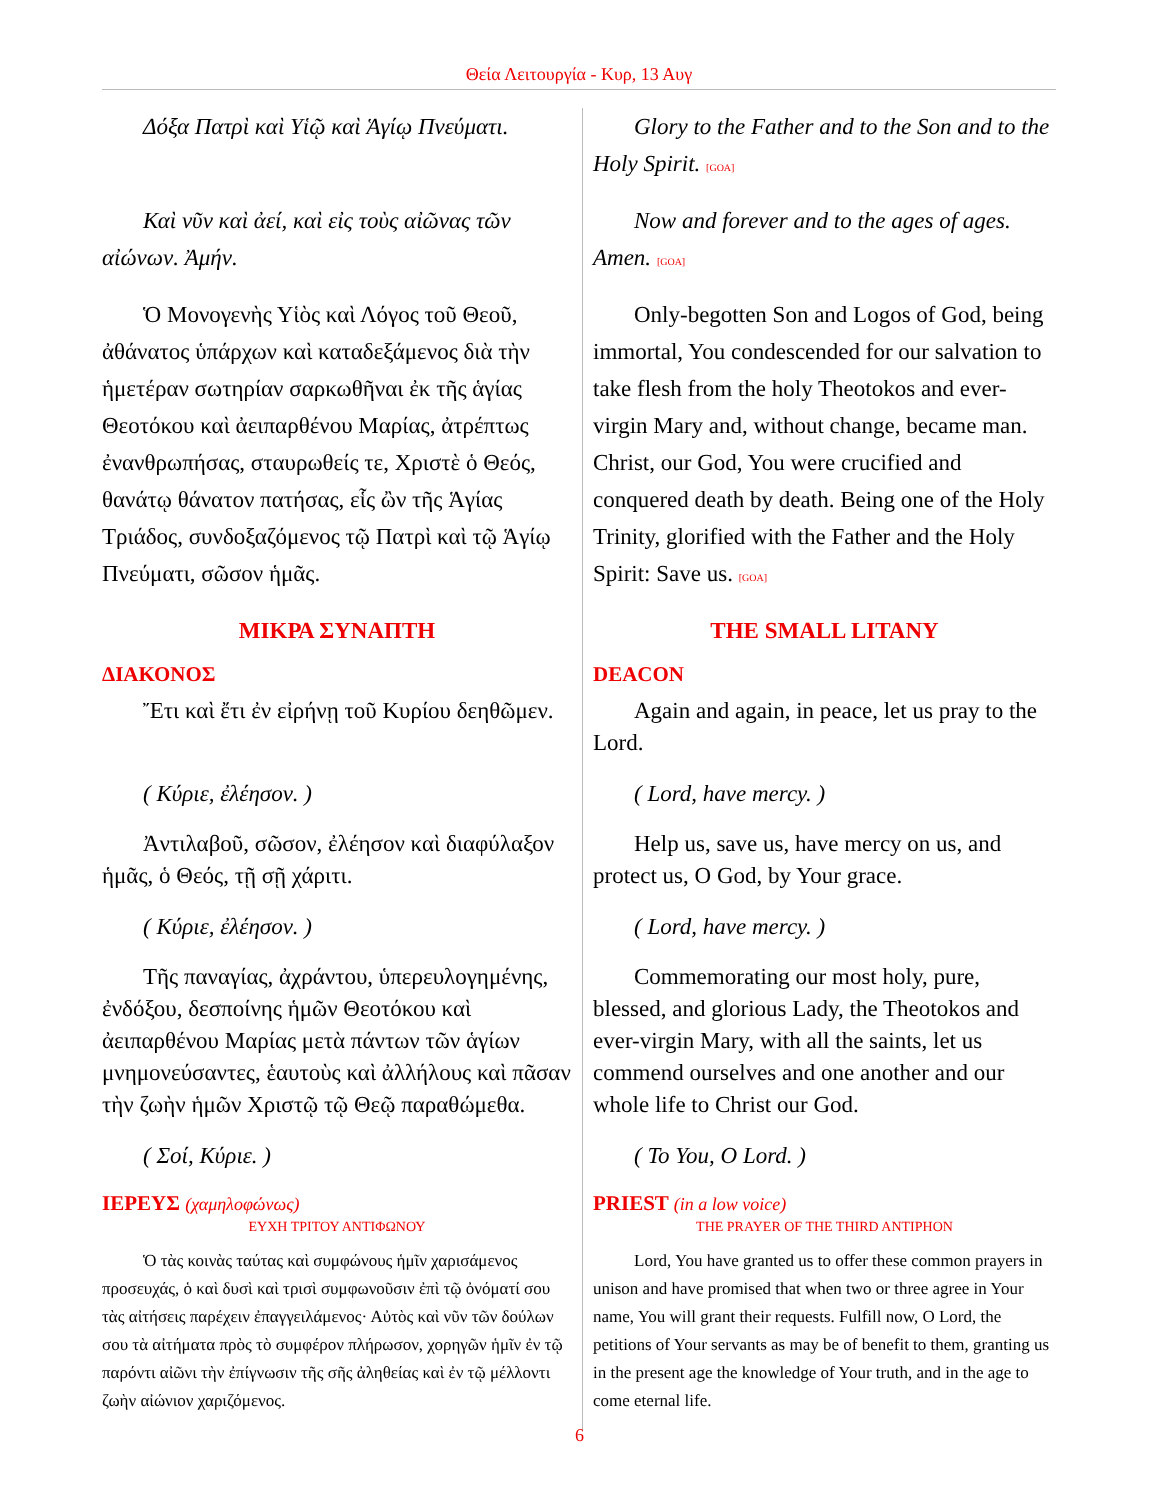Θεία Λειτουργία - Κυρ, 13 Αυγ
| Δόξα Πατρὶ καὶ Υἱῷ καὶ Ἁγίῳ Πνεύματι. | Glory to the Father and to the Son and to the Holy Spirit. [GOA] |
| Καὶ νῦν καὶ ἀεί, καὶ εἰς τοὺς αἰῶνας τῶν αἰώνων. Ἀμήν. | Now and forever and to the ages of ages. Amen. [GOA] |
| Ὁ Μονογενὴς Υἱὸς καὶ Λόγος τοῦ Θεοῦ, ἀθάνατος ὑπάρχων καὶ καταδεξάμενος διὰ τὴν ἡμετέραν σωτηρίαν σαρκωθῆναι ἐκ τῆς ἁγίας Θεοτόκου καὶ ἀειπαρθένου Μαρίας, ἀτρέπτως ἐνανθρωπήσας, σταυρωθείς τε, Χριστὲ ὁ Θεός, θανάτῳ θάνατον πατήσας, εἷς ὢν τῆς Ἁγίας Τριάδος, συνδοξαζόμενος τῷ Πατρὶ καὶ τῷ Ἁγίῳ Πνεύματι, σῶσον ἡμᾶς. | Only-begotten Son and Logos of God, being immortal, You condescended for our salvation to take flesh from the holy Theotokos and ever-virgin Mary and, without change, became man. Christ, our God, You were crucified and conquered death by death. Being one of the Holy Trinity, glorified with the Father and the Holy Spirit: Save us. [GOA] |
| ΜΙΚΡΑ ΣΥΝΑΠΤΗ ΔΙΑΚΟΝΟΣ Ἔτι καὶ ἔτι ἐν εἰρήνῃ τοῦ Κυρίου δεηθῶμεν. | THE SMALL LITANY DEACON Again and again, in peace, let us pray to the Lord. |
| ( Κύριε, ἐλέησον. ) | ( Lord, have mercy. ) |
| Ἀντιλαβοῦ, σῶσον, ἐλέησον καὶ διαφύλαξον ἡμᾶς, ὁ Θεός, τῇ σῇ χάριτι. | Help us, save us, have mercy on us, and protect us, O God, by Your grace. |
| ( Κύριε, ἐλέησον. ) | ( Lord, have mercy. ) |
| Τῆς παναγίας, ἀχράντου, ὑπερευλογημένης, ἐνδόξου, δεσποίνης ἡμῶν Θεοτόκου καὶ ἀειπαρθένου Μαρίας μετὰ πάντων τῶν ἁγίων μνημονεύσαντες, ἑαυτοὺς καὶ ἀλλήλους καὶ πᾶσαν τὴν ζωὴν ἡμῶν Χριστῷ τῷ Θεῷ παραθώμεθα. | Commemorating our most holy, pure, blessed, and glorious Lady, the Theotokos and ever-virgin Mary, with all the saints, let us commend ourselves and one another and our whole life to Christ our God. |
| ( Σοί, Κύριε. ) | ( To You, O Lord. ) |
| ΙΕΡΕΥΣ (χαμηλοφώνως) ΕΥΧΗ ΤΡΙΤΟΥ ΑΝΤΙΦΩΝΟΥ Ὁ τὰς κοινὰς ταύτας καὶ συμφώνους ἡμῖν χαρισάμενος προσευχάς, ὁ καὶ δυσὶ καὶ τρισὶ συμφωνοῦσιν ἐπὶ τῷ ὀνόματί σου τὰς αἰτήσεις παρέχειν ἐπαγγειλάμενος· Αὐτὸς καὶ νῦν τῶν δούλων σου τὰ αἰτήματα πρὸς τὸ συμφέρον πλήρωσον, χορηγῶν ἡμῖν ἐν τῷ παρόντι αἰῶνι τὴν ἐπίγνωσιν τῆς σῆς ἀληθείας καὶ ἐν τῷ μέλλοντι ζωὴν αἰώνιον χαριζόμενος. | PRIEST (in a low voice) THE PRAYER OF THE THIRD ANTIPHON Lord, You have granted us to offer these common prayers in unison and have promised that when two or three agree in Your name, You will grant their requests. Fulfill now, O Lord, the petitions of Your servants as may be of benefit to them, granting us in the present age the knowledge of Your truth, and in the age to come eternal life. |
6